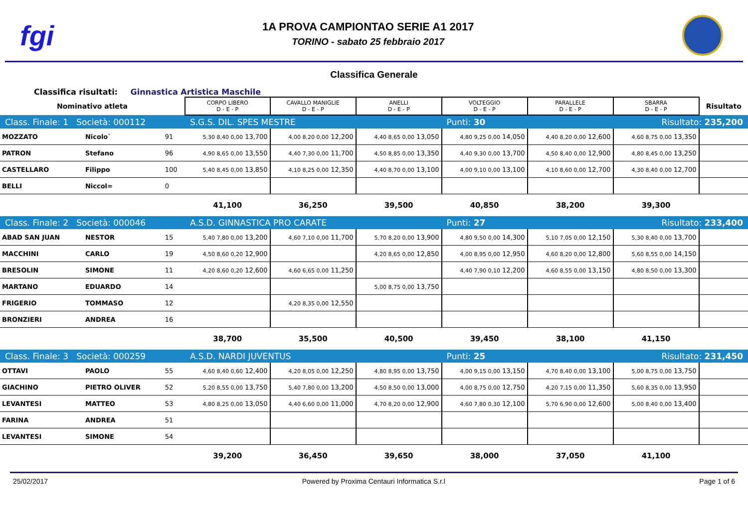fgi
1A PROVA CAMPIONTAO SERIE A1 2017
TORINO - sabato 25 febbraio 2017
Classifica Generale
Classifica risultati: Ginnastica Artistica Maschile
| Nominativo atleta | | | CORPO LIBERO D - E - P | CAVALLO MANIGLIE D - E - P | ANELLI D - E - P | VOLTEGGIO D - E - P | PARALLELE D - E - P | SBARRA D - E - P | Risultato |
| --- | --- | --- | --- | --- | --- | --- | --- | --- | --- |
| Class. Finale: 1 Società: 000112 | | | S.G.S. DIL. SPES MESTRE | | | Punti: 30 | | Risultato: 235,200 | |
| MOZZATO | Nicolo` | 91 | 5,30 8,40 0,00 13,700 | 4,00 8,20 0,00 12,200 | 4,40 8,65 0,00 13,050 | 4,80 9,25 0,00 14,050 | 4,40 8,20 0,00 12,600 | 4,60 8,75 0,00 13,350 | |
| PATRON | Stefano | 96 | 4,90 8,65 0,00 13,550 | 4,40 7,30 0,00 11,700 | 4,50 8,85 0,00 13,350 | 4,40 9,30 0,00 13,700 | 4,50 8,40 0,00 12,900 | 4,80 8,45 0,00 13,250 | |
| CASTELLARO | Filippo | 100 | 5,40 8,45 0,00 13,850 | 4,10 8,25 0,00 12,350 | 4,40 8,70 0,00 13,100 | 4,00 9,10 0,00 13,100 | 4,10 8,60 0,00 12,700 | 4,30 8,40 0,00 12,700 | |
| BELLI | Niccol= | 0 | | | | | | | |
| | | | 41,100 | 36,250 | 39,500 | 40,850 | 38,200 | 39,300 | |
| Class. Finale: 2 Società: 000046 | | | A.S.D. GINNASTICA PRO CARATE | | | Punti: 27 | | Risultato: 233,400 | |
| ABAD SAN JUAN | NESTOR | 15 | 5,40 7,80 0,00 13,200 | 4,60 7,10 0,00 11,700 | 5,70 8,20 0,00 13,900 | 4,80 9,50 0,00 14,300 | 5,10 7,05 0,00 12,150 | 5,30 8,40 0,00 13,700 | |
| MACCHINI | CARLO | 19 | 4,50 8,60 0,20 12,900 | | 4,20 8,65 0,00 12,850 | 4,00 8,95 0,00 12,950 | 4,60 8,20 0,00 12,800 | 5,60 8,55 0,00 14,150 | |
| BRESOLIN | SIMONE | 11 | 4,20 8,60 0,20 12,600 | 4,60 6,65 0,00 11,250 | | 4,40 7,90 0,10 12,200 | 4,60 8,55 0,00 13,150 | 4,80 8,50 0,00 13,300 | |
| MARTANO | EDUARDO | 14 | | | 5,00 8,75 0,00 13,750 | | | | |
| FRIGERIO | TOMMASO | 12 | | 4,20 8,35 0,00 12,550 | | | | | |
| BRONZIERI | ANDREA | 16 | | | | | | | |
| | | | 38,700 | 35,500 | 40,500 | 39,450 | 38,100 | 41,150 | |
| Class. Finale: 3 Società: 000259 | | | A.S.D. NARDI JUVENTUS | | | Punti: 25 | | Risultato: 231,450 | |
| OTTAVI | PAOLO | 55 | 4,60 8,40 0,60 12,400 | 4,20 8,05 0,00 12,250 | 4,80 8,95 0,00 13,750 | 4,00 9,15 0,00 13,150 | 4,70 8,40 0,00 13,100 | 5,00 8,75 0,00 13,750 | |
| GIACHINO | PIETRO OLIVER | 52 | 5,20 8,55 0,00 13,750 | 5,40 7,80 0,00 13,200 | 4,50 8,50 0,00 13,000 | 4,00 8,75 0,00 12,750 | 4,20 7,15 0,00 11,350 | 5,60 8,35 0,00 13,950 | |
| LEVANTESI | MATTEO | 53 | 4,80 8,25 0,00 13,050 | 4,40 6,60 0,00 11,000 | 4,70 8,20 0,00 12,900 | 4,60 7,80 0,30 12,100 | 5,70 6,90 0,00 12,600 | 5,00 8,40 0,00 13,400 | |
| FARINA | ANDREA | 51 | | | | | | | |
| LEVANTESI | SIMONE | 54 | | | | | | | |
| | | | 39,200 | 36,450 | 39,650 | 38,000 | 37,050 | 41,100 | |
25/02/2017 Powered by Proxima Centauri Informatica S.r.l Page 1 of 6